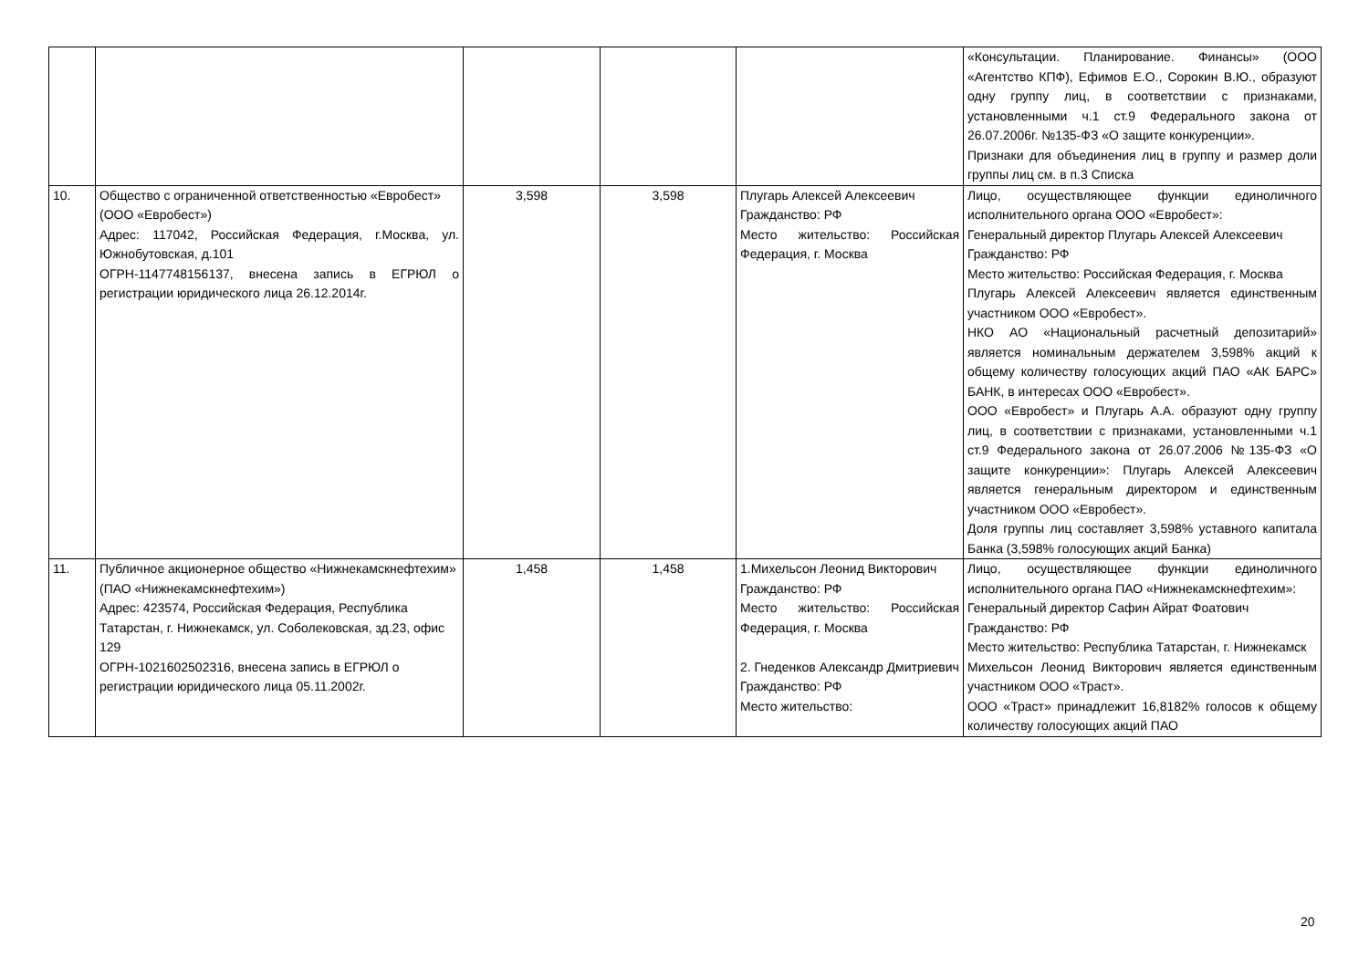| | | | | | «Консультации. Планирование. Финансы» (ООО «Агентство КПФ), Ефимов Е.О., Сорокин В.Ю., образуют одну группу лиц, в соответствии с признаками, установленными ч.1 ст.9 Федерального закона от 26.07.2006г. №135-ФЗ «О защите конкуренции». Признаки для объединения лиц в группу и размер доли группы лиц см. в п.3 Списка |
| 10. | Общество с ограниченной ответственностью «Евробест» (ООО «Евробест») Адрес: 117042, Российская Федерация, г.Москва, ул. Южнобутовская, д.101 ОГРН-1147748156137, внесена запись в ЕГРЮЛ о регистрации юридического лица 26.12.2014г. | 3,598 | 3,598 | Плугарь Алексей Алексеевич Гражданство: РФ Место жительство: Российская Федерация, г. Москва | Лицо, осуществляющее функции единоличного исполнительного органа ООО «Евробест»: Генеральный директор Плугарь Алексей Алексеевич Гражданство: РФ Место жительство: Российская Федерация, г. Москва Плугарь Алексей Алексеевич является единственным участником ООО «Евробест». НКО АО «Национальный расчетный депозитарий» является номинальным держателем 3,598% акций к общему количеству голосующих акций ПАО «АК БАРС» БАНК, в интересах ООО «Евробест». ООО «Евробест» и Плугарь А.А. образуют одну группу лиц, в соответствии с признаками, установленными ч.1 ст.9 Федерального закона от 26.07.2006 №135-ФЗ «О защите конкуренции»: Плугарь Алексей Алексеевич является генеральным директором и единственным участником ООО «Евробест». Доля группы лиц составляет 3,598% уставного капитала Банка (3,598% голосующих акций Банка) |
| 11. | Публичное акционерное общество «Нижнекамскнефтехим» (ПАО «Нижнекамскнефтехим») Адрес: 423574, Российская Федерация, Республика Татарстан, г. Нижнекамск, ул. Соболековская, зд.23, офис 129 ОГРН-1021602502316, внесена запись в ЕГРЮЛ о регистрации юридического лица 05.11.2002г. | 1,458 | 1,458 | 1.Михельсон Леонид Викторович Гражданство: РФ Место жительство: Российская Федерация, г. Москва 2. Гнеденков Александр Дмитриевич Гражданство: РФ Место жительство: | Лицо, осуществляющее функции единоличного исполнительного органа ПАО «Нижнекамскнефтехим»: Генеральный директор Сафин Айрат Фоатович Гражданство: РФ Место жительство: Республика Татарстан, г. Нижнекамск Михельсон Леонид Викторович является единственным участником ООО «Траст». ООО «Траст» принадлежит 16,8182% голосов к общему количеству голосующих акций ПАО |
20